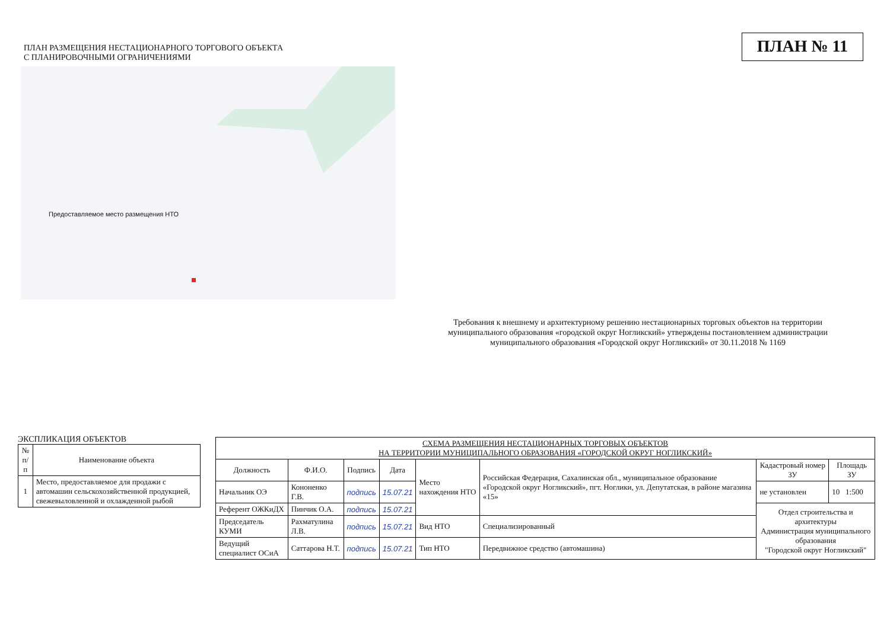ПЛАН РАЗМЕЩЕНИЯ НЕСТАЦИОНАРНОГО ТОРГОВОГО ОБЪЕКТА
С ПЛАНИРОВОЧНЫМИ ОГРАНИЧЕНИЯМИ
ПЛАН № 11
Предоставляемое место размещения НТО
Требования к внешнему и архитектурному решению нестационарных торговых объектов на территории муниципального образования «городской округ Ногликский» утверждены постановлением администрации муниципального образования «Городской округ Ногликский» от 30.11.2018 № 1169
ЭКСПЛИКАЦИЯ ОБЪЕКТОВ
| № п/п | Наименование объекта |
| --- | --- |
| 1 | Место, предоставляемое для продажи с автомашин сельскохозяйственной продукцией, свежевыловленной и охлажденной рыбой |
| СХЕМА РАЗМЕЩЕНИЯ НЕСТАЦИОНАРНЫХ ТОРГОВЫХ ОБЪЕКТОВ НА ТЕРРИТОРИИ МУНИЦИПАЛЬНОГО ОБРАЗОВАНИЯ «ГОРОДСКОЙ ОКРУГ НОГЛИКСКИЙ» | | | | | | | |
| Должность | Ф.И.О. | Подпись | Дата | Место нахождения НТО | Российская Федерация, Сахалинская обл., муниципальное образование «Городской округ Ногликский», пгт. Ноглики, ул. Депутатская, в районе магазина «15» | Кадастровый номер ЗУ | Площадь ЗУ |
| Начальник ОЭ | Кононенко Г.В. | подпись | 15.07.21 | | | не установлен | 10 1:500 |
| Референт ОЖКиДХ | Пинчик О.А. | подпись | 15.07.21 | | | Отдел строительства и архитектуры Администрация муниципального образования "Городской округ Ногликский" | |
| Председатель КУМИ | Рахматулина Л.В. | подпись | 15.07.21 | Вид НТО | Специализированный | | |
| Ведущий специалист ОСиА | Саттарова Н.Т. | подпись | 15.07.21 | Тип НТО | Передвижное средство (автомашина) | | |